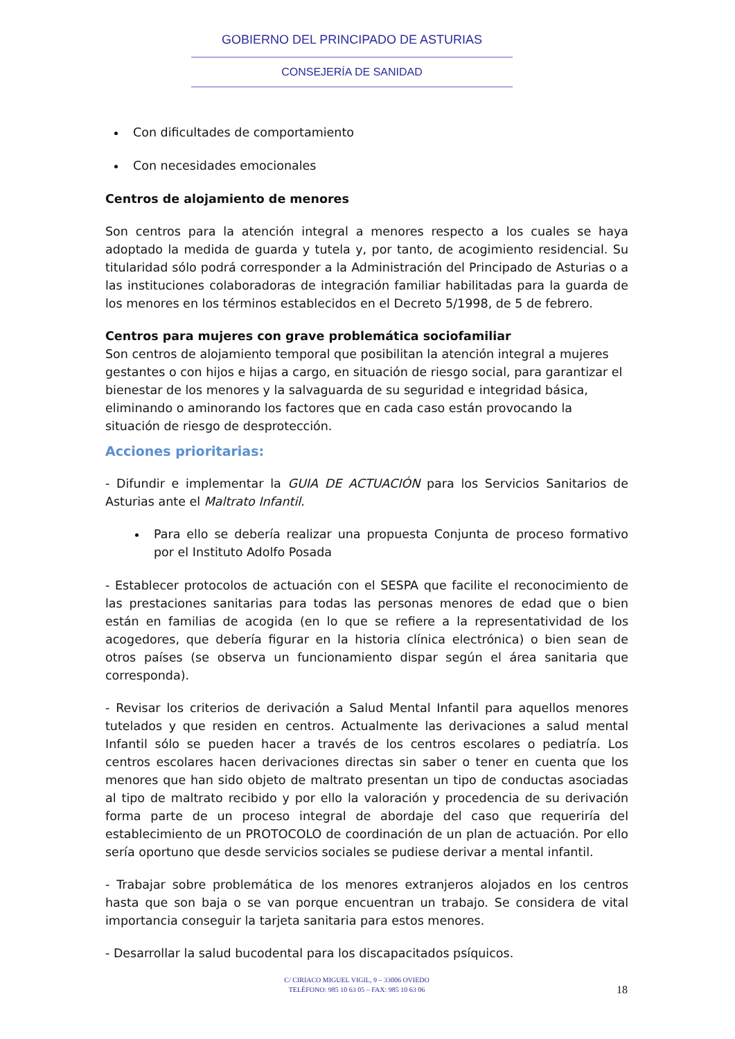GOBIERNO DEL PRINCIPADO DE ASTURIAS
CONSEJERÍA DE SANIDAD
Con dificultades de comportamiento
Con necesidades emocionales
Centros de alojamiento de menores
Son centros para la atención integral a menores respecto a los cuales se haya adoptado la medida de guarda y tutela y, por tanto, de acogimiento residencial. Su titularidad sólo podrá corresponder a la Administración del Principado de Asturias o a las instituciones colaboradoras de integración familiar habilitadas para la guarda de los menores en los términos establecidos en el Decreto 5/1998, de 5 de febrero.
Centros para mujeres con grave problemática sociofamiliar
Son centros de alojamiento temporal que posibilitan la atención integral a mujeres gestantes o con hijos e hijas a cargo, en situación de riesgo social, para garantizar el bienestar de los menores y la salvaguarda de su seguridad e integridad básica, eliminando o aminorando los factores que en cada caso están provocando la situación de riesgo de desprotección.
Acciones prioritarias:
- Difundir e implementar la GUIA DE ACTUACIÓN para los Servicios Sanitarios de Asturias ante el Maltrato Infantil.
Para ello se debería realizar una propuesta Conjunta de proceso formativo por el Instituto Adolfo Posada
- Establecer protocolos de actuación con el SESPA que facilite el reconocimiento de las prestaciones sanitarias para todas las personas menores de edad que o bien están en familias de acogida (en lo que se refiere a la representatividad de los acogedores, que debería figurar en la historia clínica electrónica) o bien sean de otros países (se observa un funcionamiento dispar según el área sanitaria que corresponda).
- Revisar los criterios de derivación a Salud Mental Infantil para aquellos menores tutelados y que residen en centros. Actualmente las derivaciones a salud mental Infantil sólo se pueden hacer a través de los centros escolares o pediatría. Los centros escolares hacen derivaciones directas sin saber o tener en cuenta que los menores que han sido objeto de maltrato presentan un tipo de conductas asociadas al tipo de maltrato recibido y por ello la valoración y procedencia de su derivación forma parte de un proceso integral de abordaje del caso que requeriría del establecimiento de un PROTOCOLO de coordinación de un plan de actuación. Por ello sería oportuno que desde servicios sociales se pudiese derivar a mental infantil.
- Trabajar sobre problemática de los menores extranjeros alojados en los centros hasta que son baja o se van porque encuentran un trabajo. Se considera de vital importancia conseguir la tarjeta sanitaria para estos menores.
- Desarrollar la salud bucodental para los discapacitados psíquicos.
C/ CIRIACO MIGUEL VIGIL, 9 – 33006 OVIEDO
TELÉFONO: 985 10 63 05 – FAX: 985 10 63 06
18